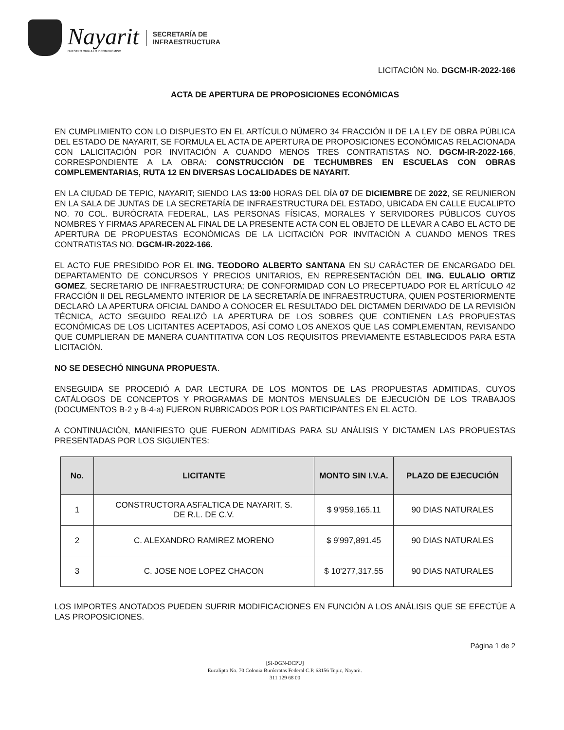Nayarit
NUESTRO ORGULLO Y COMPROMISO
SECRETARÍA DE
INFRAESTRUCTURA
LICITACIÓN No. DGCM-IR-2022-166
ACTA DE APERTURA DE PROPOSICIONES ECONÓMICAS
EN CUMPLIMIENTO CON LO DISPUESTO EN EL ARTÍCULO NÚMERO 34 FRACCIÓN II DE LA LEY DE OBRA PÚBLICA DEL ESTADO DE NAYARIT, SE FORMULA EL ACTA DE APERTURA DE PROPOSICIONES ECONÓMICAS RELACIONADA CON LALICITACIÓN POR INVITACIÓN A CUANDO MENOS TRES CONTRATISTAS NO. DGCM-IR-2022-166, CORRESPONDIENTE A LA OBRA: CONSTRUCCIÓN DE TECHUMBRES EN ESCUELAS CON OBRAS COMPLEMENTARIAS, RUTA 12 EN DIVERSAS LOCALIDADES DE NAYARIT.
EN LA CIUDAD DE TEPIC, NAYARIT; SIENDO LAS 13:00 HORAS DEL DÍA 07 DE DICIEMBRE DE 2022, SE REUNIERON EN LA SALA DE JUNTAS DE LA SECRETARÍA DE INFRAESTRUCTURA DEL ESTADO, UBICADA EN CALLE EUCALIPTO NO. 70 COL. BURÓCRATA FEDERAL, LAS PERSONAS FÍSICAS, MORALES Y SERVIDORES PÚBLICOS CUYOS NOMBRES Y FIRMAS APARECEN AL FINAL DE LA PRESENTE ACTA CON EL OBJETO DE LLEVAR A CABO EL ACTO DE APERTURA DE PROPUESTAS ECONÓMICAS DE LA LICITACIÓN POR INVITACIÓN A CUANDO MENOS TRES CONTRATISTAS NO. DGCM-IR-2022-166.
EL ACTO FUE PRESIDIDO POR EL ING. TEODORO ALBERTO SANTANA EN SU CARÁCTER DE ENCARGADO DEL DEPARTAMENTO DE CONCURSOS Y PRECIOS UNITARIOS, EN REPRESENTACIÓN DEL ING. EULALIO ORTIZ GOMEZ, SECRETARIO DE INFRAESTRUCTURA; DE CONFORMIDAD CON LO PRECEPTUADO POR EL ARTÍCULO 42 FRACCIÓN II DEL REGLAMENTO INTERIOR DE LA SECRETARÍA DE INFRAESTRUCTURA, QUIEN POSTERIORMENTE DECLARÓ LA APERTURA OFICIAL DANDO A CONOCER EL RESULTADO DEL DICTAMEN DERIVADO DE LA REVISIÓN TÉCNICA, ACTO SEGUIDO REALIZÓ LA APERTURA DE LOS SOBRES QUE CONTIENEN LAS PROPUESTAS ECONÓMICAS DE LOS LICITANTES ACEPTADOS, ASÍ COMO LOS ANEXOS QUE LAS COMPLEMENTAN, REVISANDO QUE CUMPLIERAN DE MANERA CUANTITATIVA CON LOS REQUISITOS PREVIAMENTE ESTABLECIDOS PARA ESTA LICITACIÓN.
NO SE DESECHÓ NINGUNA PROPUESTA.
ENSEGUIDA SE PROCEDIÓ A DAR LECTURA DE LOS MONTOS DE LAS PROPUESTAS ADMITIDAS, CUYOS CATÁLOGOS DE CONCEPTOS Y PROGRAMAS DE MONTOS MENSUALES DE EJECUCIÓN DE LOS TRABAJOS (DOCUMENTOS B-2 y B-4-a) FUERON RUBRICADOS POR LOS PARTICIPANTES EN EL ACTO.
A CONTINUACIÓN, MANIFIESTO QUE FUERON ADMITIDAS PARA SU ANÁLISIS Y DICTAMEN LAS PROPUESTAS PRESENTADAS POR LOS SIGUIENTES:
| No. | LICITANTE | MONTO SIN I.V.A. | PLAZO DE EJECUCIÓN |
| --- | --- | --- | --- |
| 1 | CONSTRUCTORA ASFALTICA DE NAYARIT, S. DE R.L. DE C.V. | $ 9'959,165.11 | 90 DIAS NATURALES |
| 2 | C. ALEXANDRO RAMIREZ MORENO | $ 9'997,891.45 | 90 DIAS NATURALES |
| 3 | C. JOSE NOE LOPEZ CHACON | $ 10'277,317.55 | 90 DIAS NATURALES |
LOS IMPORTES ANOTADOS PUEDEN SUFRIR MODIFICACIONES EN FUNCIÓN A LOS ANÁLISIS QUE SE EFECTÚE A LAS PROPOSICIONES.
Página 1 de 2
[SI-DGN-DCPU]
Eucalipto No. 70 Colonia Burócratas Federal C.P. 63156 Tepic, Nayarit.
311 129 68 00